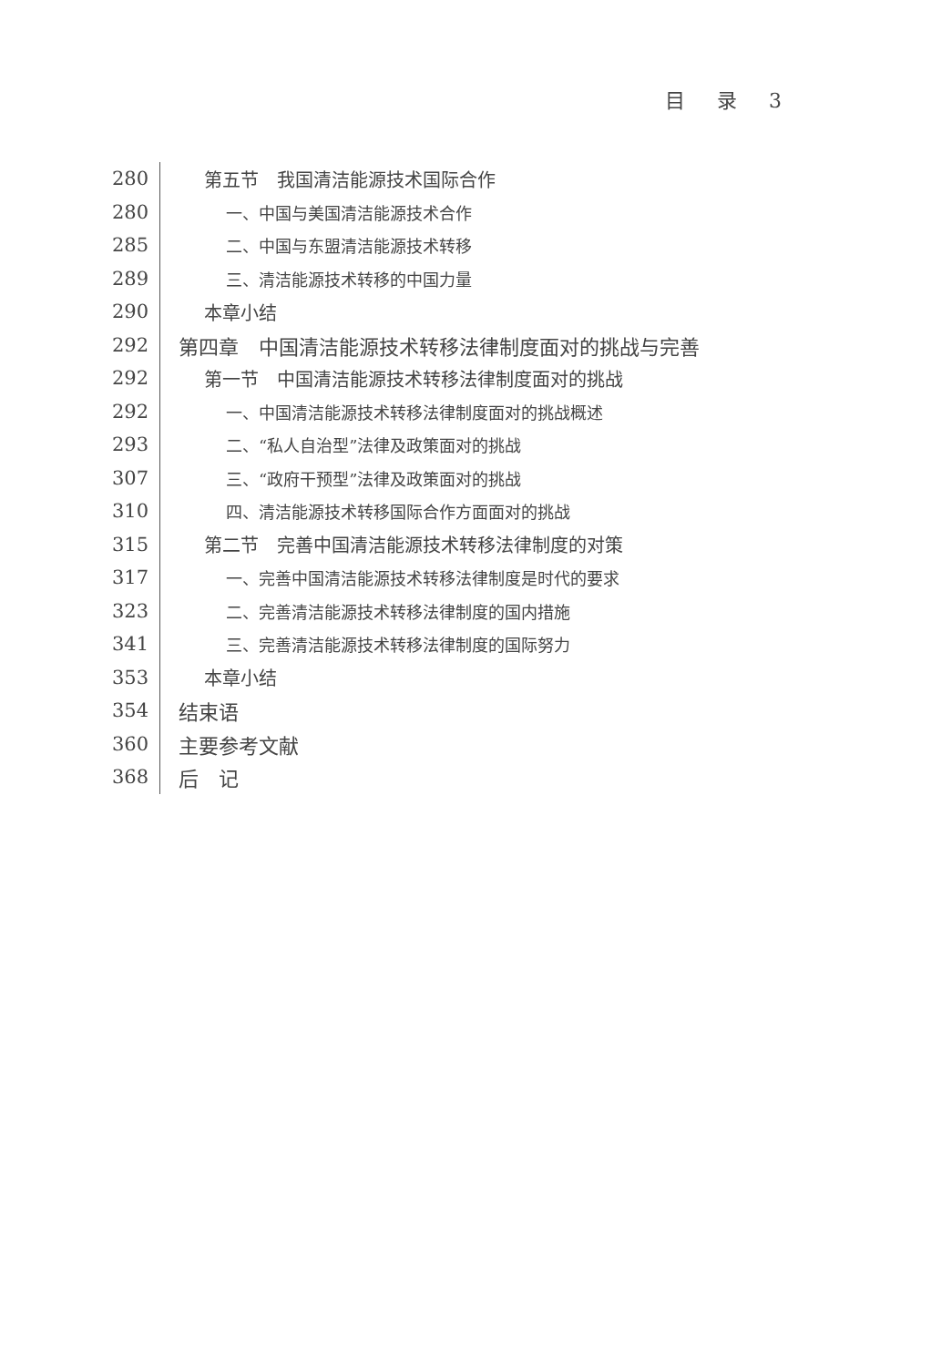目 录 3
280
第五节　我国清洁能源技术国际合作
280
一、中国与美国清洁能源技术合作
285
二、中国与东盟清洁能源技术转移
289
三、清洁能源技术转移的中国力量
290
本章小结
292
第四章　中国清洁能源技术转移法律制度面对的挑战与完善
292
第一节　中国清洁能源技术转移法律制度面对的挑战
292
一、中国清洁能源技术转移法律制度面对的挑战概述
293
二、“私人自治型”法律及政策面对的挑战
307
三、“政府干预型”法律及政策面对的挑战
310
四、清洁能源技术转移国际合作方面面对的挑战
315
第二节　完善中国清洁能源技术转移法律制度的对策
317
一、完善中国清洁能源技术转移法律制度是时代的要求
323
二、完善清洁能源技术转移法律制度的国内措施
341
三、完善清洁能源技术转移法律制度的国际努力
353
本章小结
354
结束语
360
主要参考文献
368
后　记